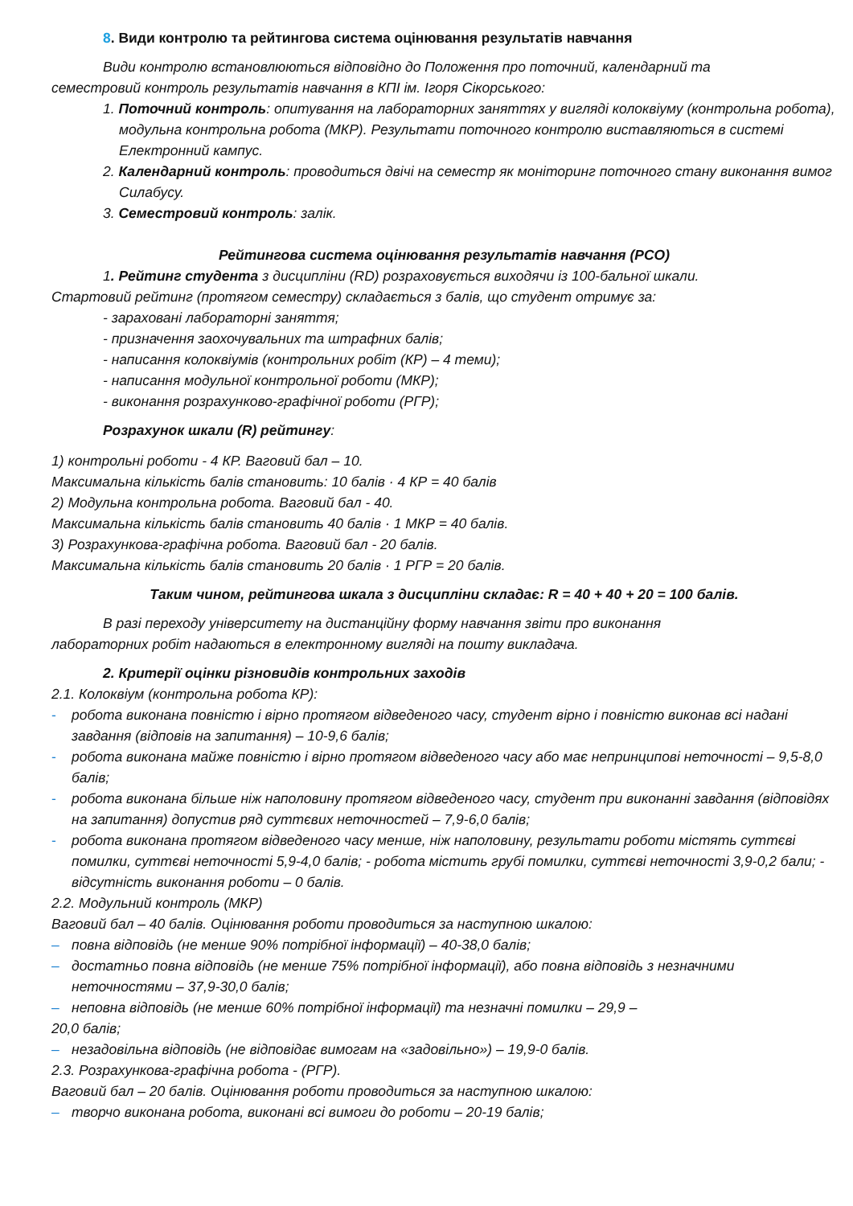8. Види контролю та рейтингова система оцінювання результатів навчання
Види контролю встановлюються відповідно до Положення про поточний, календарний та
семестровий контроль результатів навчання в КПІ ім. Ігоря Сікорського:
1. Поточний контроль: опитування на лабораторних заняттях у вигляді колоквіуму (контрольна робота), модульна контрольна робота (МКР). Результати поточного контролю виставляються в системі Електронний кампус.
2. Календарний контроль: проводиться двічі на семестр як моніторинг поточного стану виконання вимог Силабусу.
3. Семестровий контроль: залік.
Рейтингова система оцінювання результатів навчання (РСО)
1. Рейтинг студента з дисципліни (RD) розраховується виходячи із 100-бальної шкали.
Стартовий рейтинг (протягом семестру) складається з балів, що студент отримує за:
- зараховані лабораторні заняття;
- призначення заохочувальних та штрафних балів;
- написання колоквіумів (контрольних робіт (КР) – 4 теми);
- написання модульної контрольної роботи (МКР);
- виконання розрахунково-графічної роботи (РГР);
Розрахунок шкали (R) рейтингу:
1) контрольні роботи - 4 КР. Ваговий бал – 10.
Максимальна кількість балів становить: 10 балів · 4 КР = 40 балів
2) Модульна контрольна робота. Ваговий бал - 40.
Максимальна кількість балів становить 40 балів · 1 МКР = 40 балів.
3) Розрахункова-графічна робота. Ваговий бал - 20 балів.
Максимальна кількість балів становить 20 балів · 1 РГР = 20 балів.
Таким чином, рейтингова шкала з дисципліни складає: R = 40 + 40 + 20 = 100 балів.
В разі переходу університету на дистанційну форму навчання звіти про виконання
лабораторних робіт надаються в електронному вигляді на пошту викладача.
2. Критерії оцінки різновидів контрольних заходів
2.1. Колоквіум (контрольна робота КР):
- робота виконана повністю і вірно протягом відведеного часу, студент вірно і повністю виконав всі надані завдання (відповів на запитання) – 10-9,6 балів;
- робота виконана майже повністю і вірно протягом відведеного часу або має непринципові неточності – 9,5-8,0 балів;
- робота виконана більше ніж наполовину протягом відведеного часу, студент при виконанні завдання (відповідях на запитання) допустив ряд суттєвих неточностей – 7,9-6,0 балів;
- робота виконана протягом відведеного часу менше, ніж наполовину, результати роботи містять суттєві помилки, суттєві неточності 5,9-4,0 балів; - робота містить грубі помилки, суттєві неточності 3,9-0,2 бали; - відсутність виконання роботи – 0 балів.
2.2. Модульний контроль (МКР)
Ваговий бал – 40 балів. Оцінювання роботи проводиться за наступною шкалою:
– повна відповідь (не менше 90% потрібної інформації) – 40-38,0 балів;
– достатньо повна відповідь (не менше 75% потрібної інформації), або повна відповідь з незначними неточностями – 37,9-30,0 балів;
– неповна відповідь (не менше 60% потрібної інформації) та незначні помилки – 29,9 –
20,0 балів;
– незадовільна відповідь (не відповідає вимогам на «задовільно») – 19,9-0 балів.
2.3. Розрахункова-графічна робота - (РГР).
Ваговий бал – 20 балів. Оцінювання роботи проводиться за наступною шкалою:
– творчо виконана робота, виконані всі вимоги до роботи – 20-19 балів;